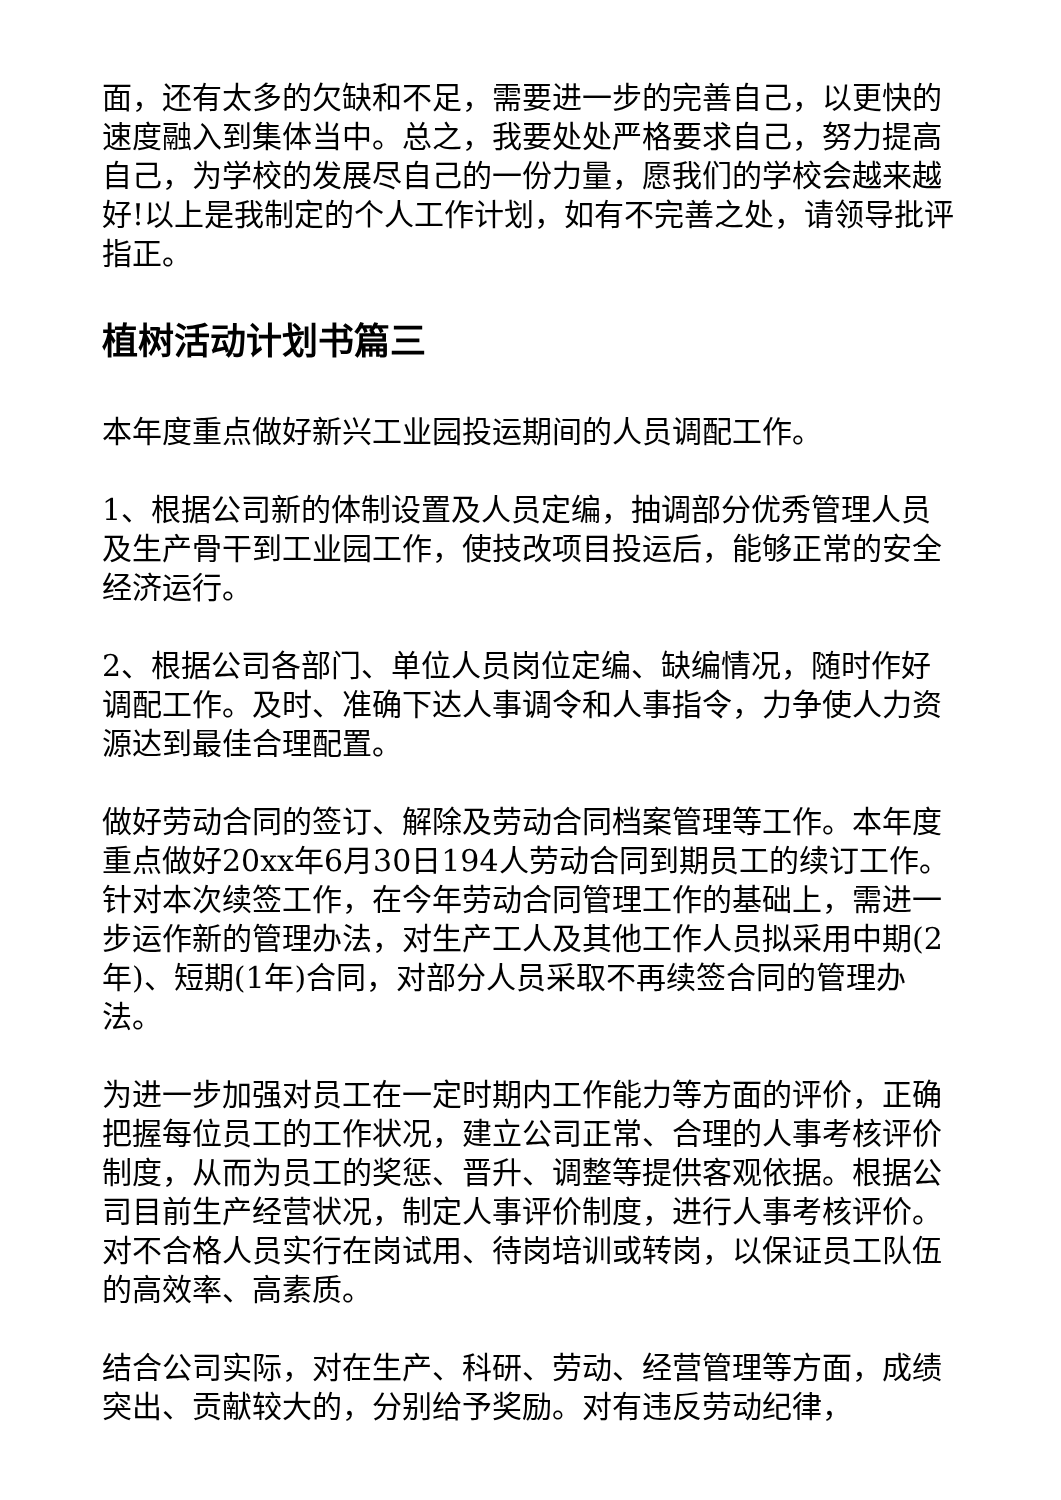面，还有太多的欠缺和不足，需要进一步的完善自己，以更快的速度融入到集体当中。总之，我要处处严格要求自己，努力提高自己，为学校的发展尽自己的一份力量，愿我们的学校会越来越好!以上是我制定的个人工作计划，如有不完善之处，请领导批评指正。
植树活动计划书篇三
本年度重点做好新兴工业园投运期间的人员调配工作。
1、根据公司新的体制设置及人员定编，抽调部分优秀管理人员及生产骨干到工业园工作，使技改项目投运后，能够正常的安全经济运行。
2、根据公司各部门、单位人员岗位定编、缺编情况，随时作好调配工作。及时、准确下达人事调令和人事指令，力争使人力资源达到最佳合理配置。
做好劳动合同的签订、解除及劳动合同档案管理等工作。本年度重点做好20xx年6月30日194人劳动合同到期员工的续订工作。针对本次续签工作，在今年劳动合同管理工作的基础上，需进一步运作新的管理办法，对生产工人及其他工作人员拟采用中期(2年)、短期(1年)合同，对部分人员采取不再续签合同的管理办法。
为进一步加强对员工在一定时期内工作能力等方面的评价，正确把握每位员工的工作状况，建立公司正常、合理的人事考核评价制度，从而为员工的奖惩、晋升、调整等提供客观依据。根据公司目前生产经营状况，制定人事评价制度，进行人事考核评价。对不合格人员实行在岗试用、待岗培训或转岗，以保证员工队伍的高效率、高素质。
结合公司实际，对在生产、科研、劳动、经营管理等方面，成绩突出、贡献较大的，分别给予奖励。对有违反劳动纪律，